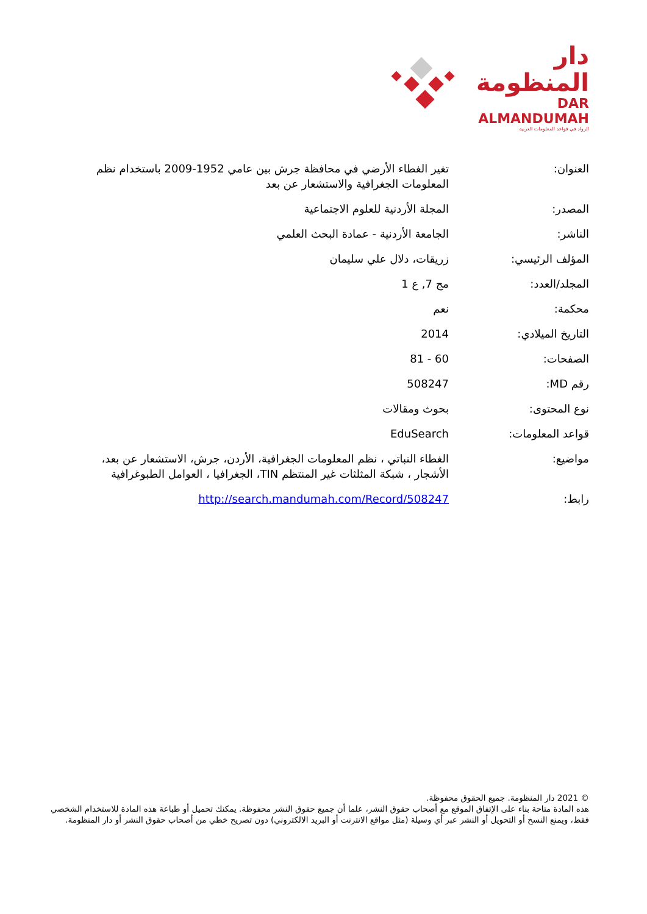دار المنظومة
DAR ALMANDUMAH
الرواد في قواعد المعلومات العربية
| العنوان: | تغير الغطاء الأرضي في محافظة جرش بين عامي 1952-2009 باستخدام نظم المعلومات الجغرافية والاستشعار عن بعد |
| المصدر: | المجلة الأردنية للعلوم الاجتماعية |
| الناشر: | الجامعة الأردنية - عمادة البحث العلمي |
| المؤلف الرئيسي: | زريقات، دلال علي سليمان |
| المجلد/العدد: | مج 7, ع 1 |
| محكمة: | نعم |
| التاريخ الميلادي: | 2014 |
| الصفحات: | 60 - 81 |
| رقم MD: | 508247 |
| نوع المحتوى: | بحوث ومقالات |
| قواعد المعلومات: | EduSearch |
| مواضيع: | الغطاء النباتي ، نظم المعلومات الجغرافية، الأردن، جرش، الاستشعار عن بعد، الأشجار ، شبكة المثلثات غير المنتظم TIN، الجغرافيا ، العوامل الطبوغرافية |
| رابط: | http://search.mandumah.com/Record/508247 |
© 2021 دار المنظومة. جميع الحقوق محفوظة.
هذه المادة متاحة بناء على الإتفاق الموقع مع أصحاب حقوق النشر، علما أن جميع حقوق النشر محفوظة. يمكنك تحميل أو طباعة هذه المادة للاستخدام الشخصي فقط، ويمنع النسخ أو التحويل أو النشر عبر أي وسيلة (مثل مواقع الانترنت أو البريد الالكتروني) دون تصريح خطي من أصحاب حقوق النشر أو دار المنظومة.